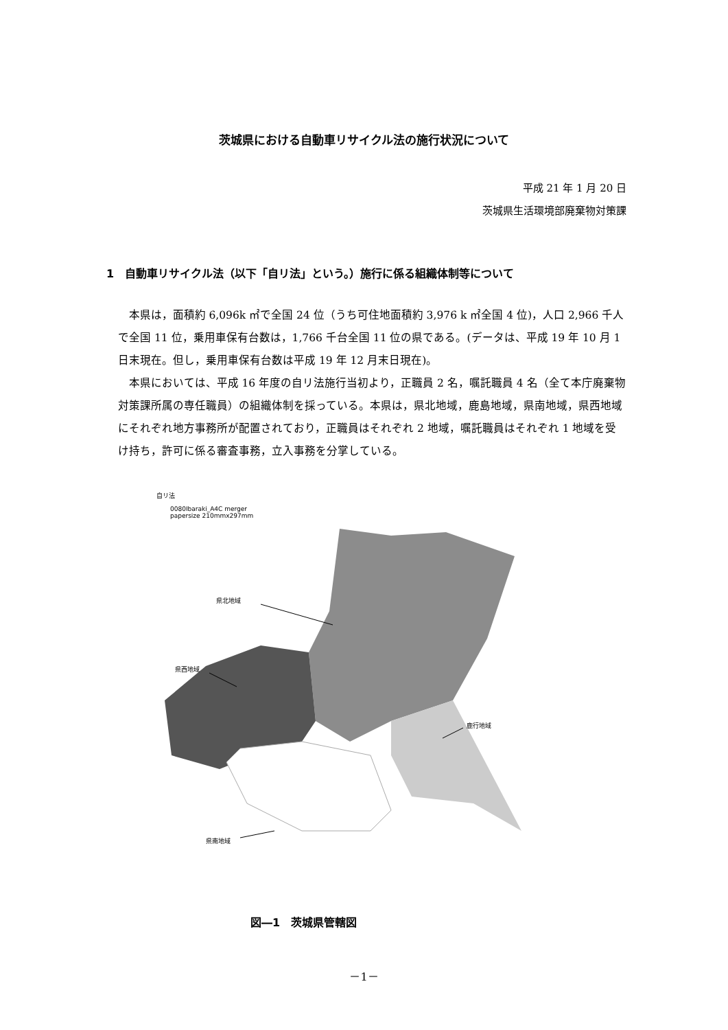茨城県における自動車リサイクル法の施行状況について
平成 21 年 1 月 20 日
茨城県生活環境部廃棄物対策課
1　自動車リサイクル法（以下「自リ法」という。）施行に係る組織体制等について
本県は，面積約 6,096k ㎡で全国 24 位（うち可住地面積約 3,976 k ㎡全国 4 位)，人口 2,966 千人で全国 11 位，乗用車保有台数は，1,766 千台全国 11 位の県である。(データは、平成 19 年 10 月 1 日末現在。但し，乗用車保有台数は平成 19 年 12 月末日現在)。
本県においては、平成 16 年度の自リ法施行当初より，正職員 2 名，嘱託職員 4 名（全て本庁廃棄物対策課所属の専任職員）の組織体制を採っている。本県は，県北地域，鹿島地域，県南地域，県西地域にそれぞれ地方事務所が配置されており，正職員はそれぞれ 2 地域，嘱託職員はそれぞれ 1 地域を受け持ち，許可に係る審査事務，立入事務を分掌している。
自リ法
0080Ibaraki_A4C merger
papersize 210mmx297mm
県北地域
県西地域
鹿行地域
県南地域
図―1　茨城県管轄図
－1－